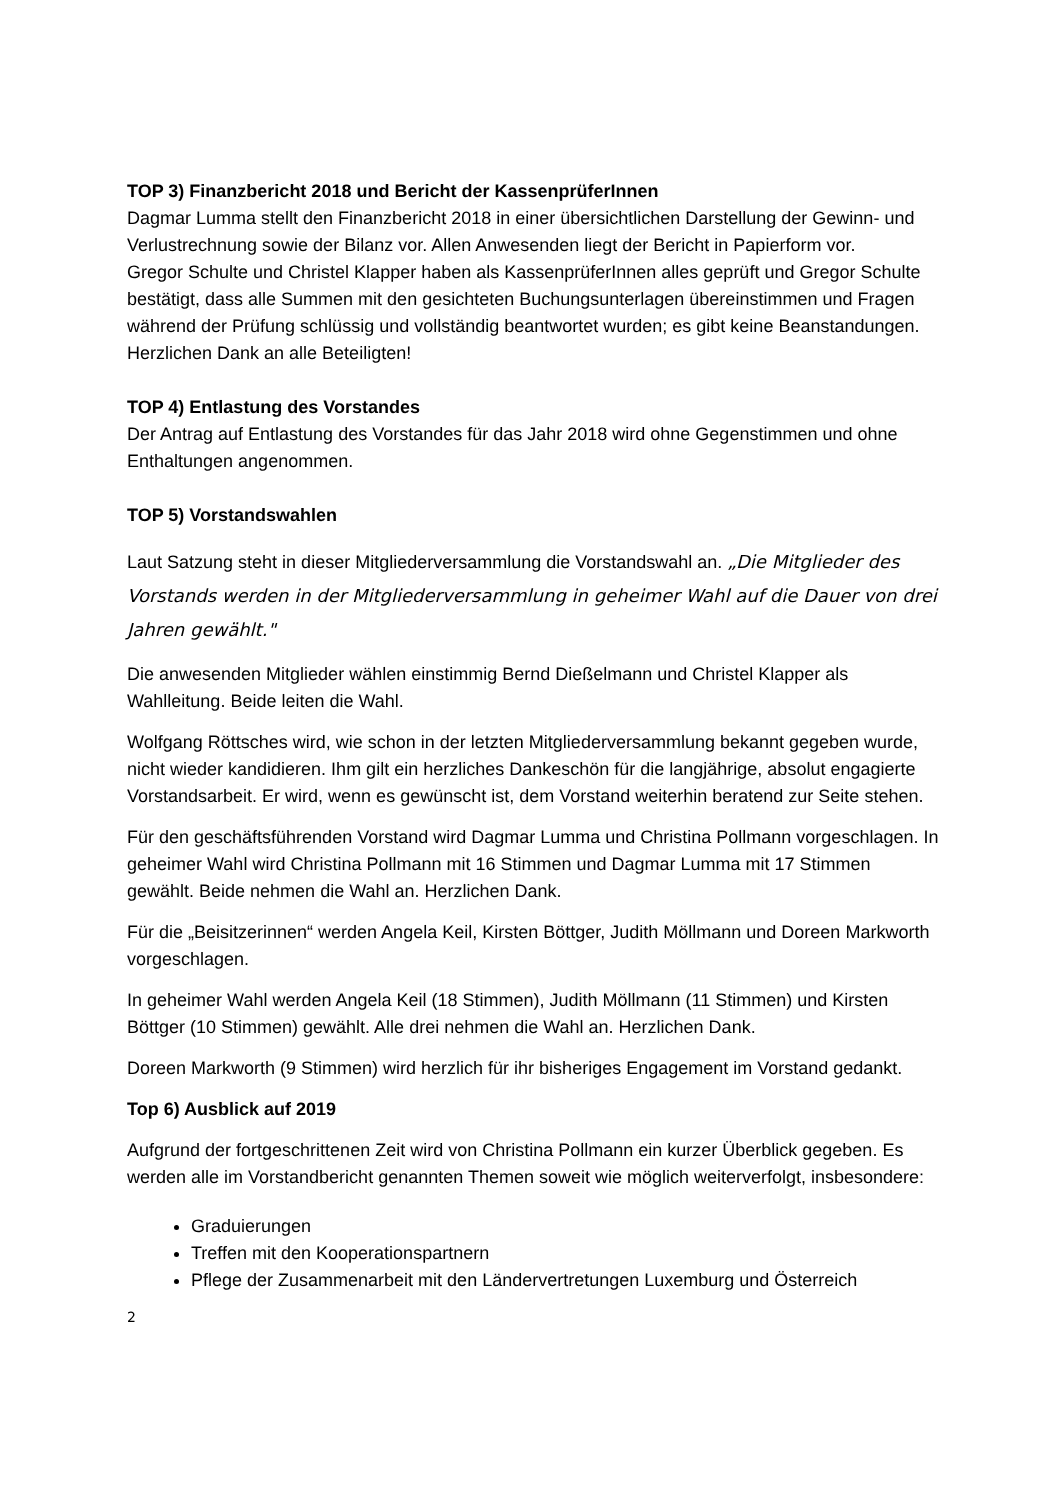TOP 3) Finanzbericht 2018 und Bericht der KassenprüferInnen
Dagmar Lumma stellt den Finanzbericht 2018 in einer übersichtlichen Darstellung der Gewinn- und Verlustrechnung sowie der Bilanz vor. Allen Anwesenden liegt der Bericht in Papierform vor.
Gregor Schulte und Christel Klapper haben als KassenprüferInnen alles geprüft und Gregor Schulte bestätigt, dass alle Summen mit den gesichteten Buchungsunterlagen übereinstimmen und Fragen während der Prüfung schlüssig und vollständig beantwortet wurden; es gibt keine Beanstandungen. Herzlichen Dank an alle Beteiligten!
TOP 4) Entlastung des Vorstandes
Der Antrag auf Entlastung des Vorstandes für das Jahr 2018 wird ohne Gegenstimmen und ohne Enthaltungen angenommen.
TOP 5) Vorstandswahlen
Laut Satzung steht in dieser Mitgliederversammlung die Vorstandswahl an. „Die Mitglieder des Vorstands werden in der Mitgliederversammlung in geheimer Wahl auf die Dauer von drei Jahren gewählt."
Die anwesenden Mitglieder wählen einstimmig Bernd Dießelmann und Christel Klapper als Wahlleitung. Beide leiten die Wahl.
Wolfgang Röttsches wird, wie schon in der letzten Mitgliederversammlung bekannt gegeben wurde, nicht wieder kandidieren. Ihm gilt ein herzliches Dankeschön für die langjährige, absolut engagierte Vorstandsarbeit. Er wird, wenn es gewünscht ist, dem Vorstand weiterhin beratend zur Seite stehen.
Für den geschäftsführenden Vorstand wird Dagmar Lumma und Christina Pollmann vorgeschlagen. In geheimer Wahl wird Christina Pollmann mit 16 Stimmen und Dagmar Lumma mit 17 Stimmen gewählt. Beide nehmen die Wahl an. Herzlichen Dank.
Für die „Beisitzerinnen“ werden Angela Keil, Kirsten Böttger, Judith Möllmann und Doreen Markworth vorgeschlagen.
In geheimer Wahl werden Angela Keil (18 Stimmen), Judith Möllmann (11 Stimmen) und Kirsten Böttger (10 Stimmen) gewählt. Alle drei nehmen die Wahl an. Herzlichen Dank.
Doreen Markworth (9 Stimmen) wird herzlich für ihr bisheriges Engagement im Vorstand gedankt.
Top 6) Ausblick auf 2019
Aufgrund der fortgeschrittenen Zeit wird von Christina Pollmann ein kurzer Überblick gegeben. Es werden alle im Vorstandbericht genannten Themen soweit wie möglich weiterverfolgt, insbesondere:
Graduierungen
Treffen mit den Kooperationspartnern
Pflege der Zusammenarbeit mit den Ländervertretungen Luxemburg und Österreich
2